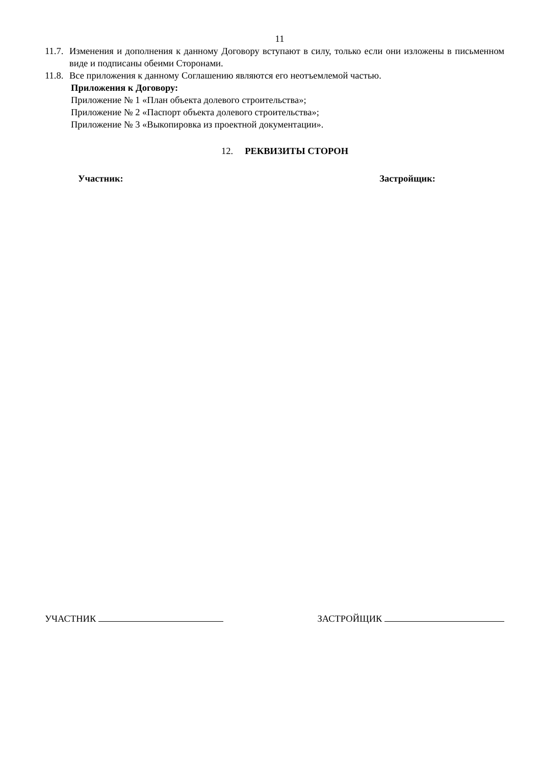11
11.7. Изменения и дополнения к данному Договору вступают в силу, только если они изложены в письменном виде и подписаны обеими Сторонами.
11.8. Все приложения к данному Соглашению являются его неотъемлемой частью.
Приложения к Договору:
Приложение № 1 «План объекта долевого строительства»;
Приложение № 2 «Паспорт объекта долевого строительства»;
Приложение № 3 «Выкопировка из проектной документации».
12. РЕКВИЗИТЫ СТОРОН
Участник: Застройщик:
УЧАСТНИК ЗАСТРОЙЩИК